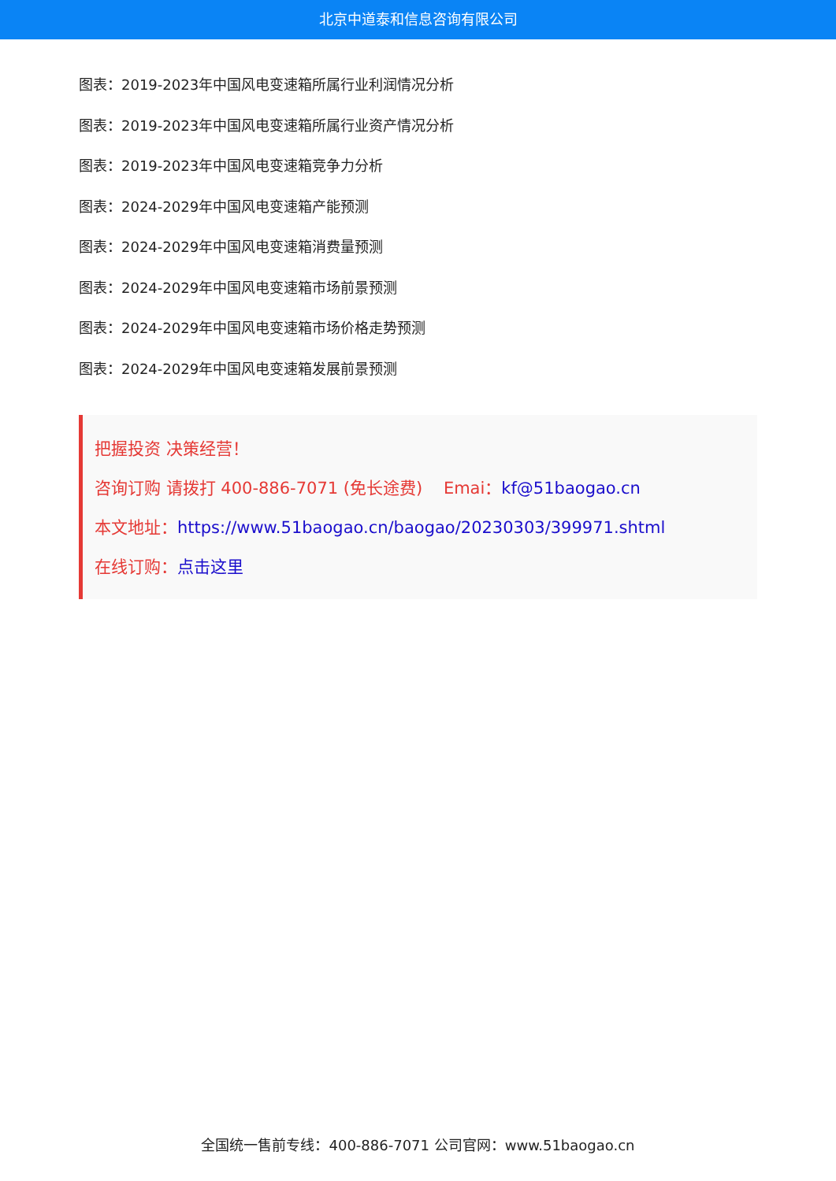北京中道泰和信息咨询有限公司
图表：2019-2023年中国风电变速箱所属行业利润情况分析
图表：2019-2023年中国风电变速箱所属行业资产情况分析
图表：2019-2023年中国风电变速箱竞争力分析
图表：2024-2029年中国风电变速箱产能预测
图表：2024-2029年中国风电变速箱消费量预测
图表：2024-2029年中国风电变速箱市场前景预测
图表：2024-2029年中国风电变速箱市场价格走势预测
图表：2024-2029年中国风电变速箱发展前景预测
把握投资 决策经营！
咨询订购 请拨打 400-886-7071 (免长途费) Emai：kf@51baogao.cn
本文地址：https://www.51baogao.cn/baogao/20230303/399971.shtml
在线订购：点击这里
全国统一售前专线：400-886-7071 公司官网：www.51baogao.cn